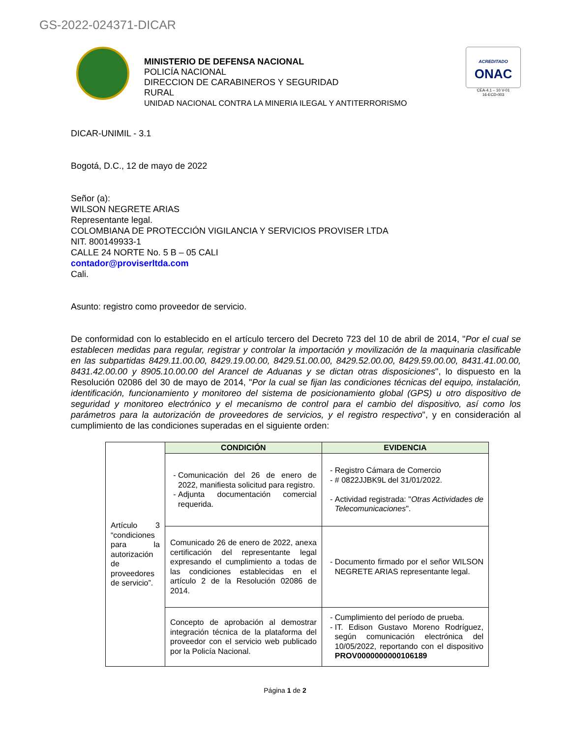GS-2022-024371-DICAR
MINISTERIO DE DEFENSA NACIONAL
POLICÍA NACIONAL
DIRECCION DE CARABINEROS Y SEGURIDAD
RURAL
UNIDAD NACIONAL CONTRA LA MINERIA ILEGAL Y ANTITERRORISMO
ACREDITADO
ONAC
CEA-4.1 – 10 V-01
16-ECD-003
DICAR-UNIMIL - 3.1
Bogotá, D.C., 12 de mayo de 2022
Señor (a):
WILSON NEGRETE ARIAS
Representante legal.
COLOMBIANA DE PROTECCIÓN VIGILANCIA Y SERVICIOS PROVISER LTDA
NIT. 800149933-1
CALLE 24 NORTE No. 5 B – 05 CALI
contador@proviserltda.com
Cali.
Asunto: registro como proveedor de servicio.
De conformidad con lo establecido en el artículo tercero del Decreto 723 del 10 de abril de 2014, "Por el cual se establecen medidas para regular, registrar y controlar la importación y movilización de la maquinaria clasificable en las subpartidas 8429.11.00.00, 8429.19.00.00, 8429.51.00.00, 8429.52.00.00, 8429.59.00.00, 8431.41.00.00, 8431.42.00.00 y 8905.10.00.00 del Arancel de Aduanas y se dictan otras disposiciones", lo dispuesto en la Resolución 02086 del 30 de mayo de 2014, "Por la cual se fijan las condiciones técnicas del equipo, instalación, identificación, funcionamiento y monitoreo del sistema de posicionamiento global (GPS) u otro dispositivo de seguridad y monitoreo electrónico y el mecanismo de control para el cambio del dispositivo, así como los parámetros para la autorización de proveedores de servicios, y el registro respectivo", y en consideración al cumplimiento de las condiciones superadas en el siguiente orden:
| Artículo 3 “condiciones para la autorización de proveedores de servicio”. | CONDICIÓN | EVIDENCIA |
| | Comunicación del 26 de enero de 2022, manifiesta solicitud para registro. Adjunta documentación comercial requerida. | Registro Cámara de Comercio # 0822JJBK9L del 31/01/2022. Actividad registrada: " Otras Actividades de Telecomunicaciones ". |
| | Comunicado 26 de enero de 2022, anexa certificación del representante legal expresando el cumplimiento a todas de las condiciones establecidas en el artículo 2 de la Resolución 02086 de 2014. | Documento firmado por el señor WILSON NEGRETE ARIAS representante legal. |
| | Concepto de aprobación al demostrar integración técnica de la plataforma del proveedor con el servicio web publicado por la Policía Nacional. | Cumplimiento del período de prueba. IT. Edison Gustavo Moreno Rodríguez, según comunicación electrónica del 10/05/2022, reportando con el dispositivo PROV0000000000106189 |
Página 1 de 2